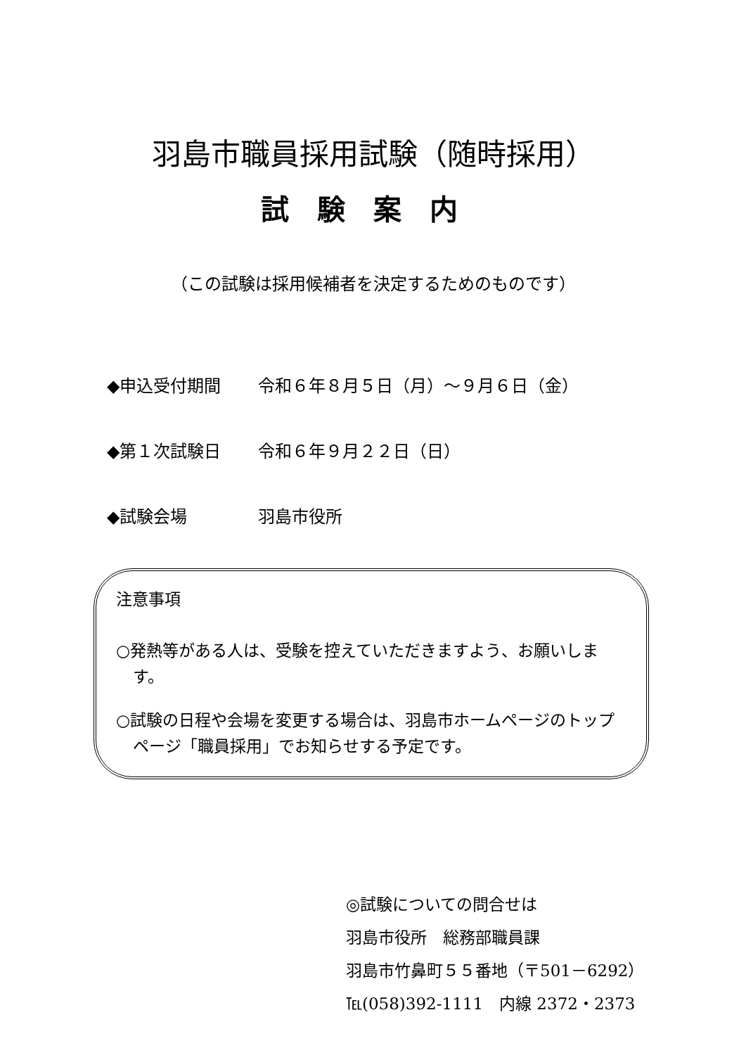羽島市職員採用試験（随時採用）
試験案内
（この試験は採用候補者を決定するためのものです）
◆申込受付期間 令和６年８月５日（月）～９月６日（金）
◆第１次試験日 令和６年９月２２日（日）
◆試験会場 羽島市役所
注意事項
○発熱等がある人は、受験を控えていただきますよう、お願いします。
○試験の日程や会場を変更する場合は、羽島市ホームページのトップページ「職員採用」でお知らせする予定です。
◎試験についての問合せは
羽島市役所　総務部職員課
羽島市竹鼻町５５番地（〒501－6292）
℡(058)392-1111　内線 2372・2373